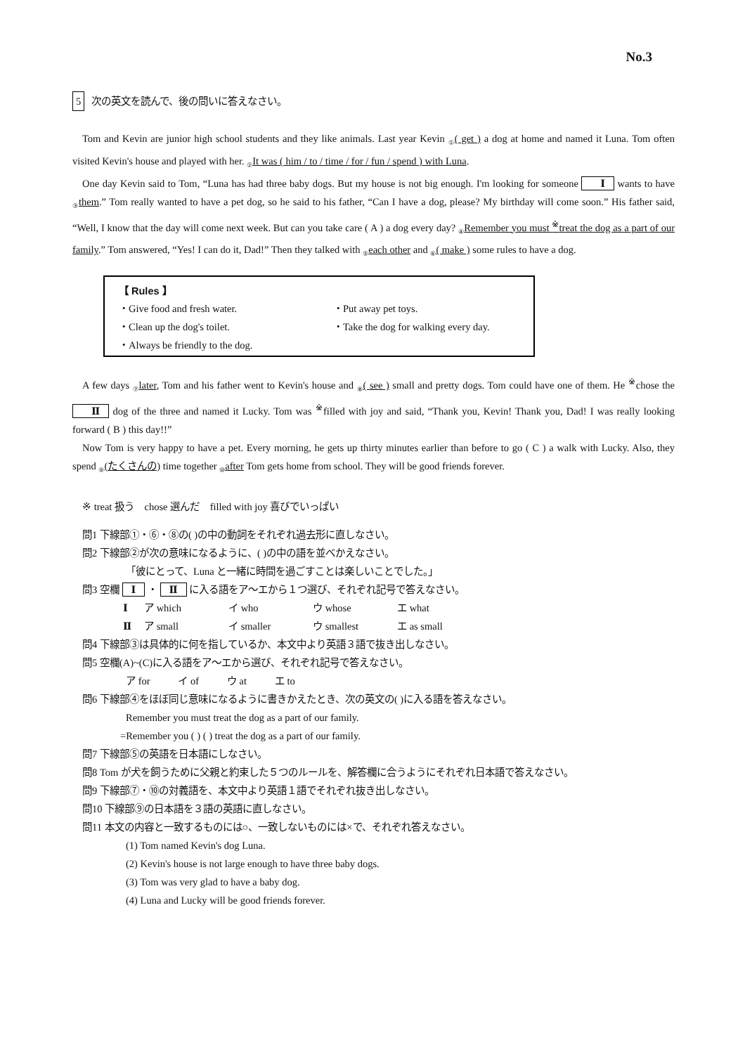No.3
5 次の英文を読んで、後の問いに答えなさい。
Tom and Kevin are junior high school students and they like animals. Last year Kevin <sub>①</sub>( get ) a dog at home and named it Luna. Tom often visited Kevin's house and played with her. <sub>②</sub>It was ( him / to / time / for / fun / spend ) with Luna.
One day Kevin said to Tom, “Luna has had three baby dogs. But my house is not big enough. I'm looking for someone Ⅰ wants to have <sub>③</sub>them.” Tom really wanted to have a pet dog, so he said to his father, “Can I have a dog, please? My birthday will come soon.” His father said, “Well, I know that the day will come next week. But can you take care ( A ) a dog every day? <sub>④</sub>Remember you must <sup>※</sup>treat the dog as a part of our family.” Tom answered, “Yes! I can do it, Dad!” Then they talked with <sub>⑤</sub>each other and <sub>⑥</sub>( make ) some rules to have a dog.
【 Rules 】
・Give food and fresh water. ・Put away pet toys. ・Clean up the dog's toilet. ・Take the dog for walking every day. ・Always be friendly to the dog.
A few days <sub>⑦</sub>later, Tom and his father went to Kevin's house and <sub>⑧</sub>( see ) small and pretty dogs. Tom could have one of them. He <sup>※</sup>chose the Ⅱ dog of the three and named it Lucky. Tom was <sup>※</sup>filled with joy and said, “Thank you, Kevin! Thank you, Dad! I was really looking forward ( B ) this day!!”
Now Tom is very happy to have a pet. Every morning, he gets up thirty minutes earlier than before to go ( C ) a walk with Lucky. Also, they spend <sub>⑨</sub>(たくさんの) time together <sub>⑩</sub>after Tom gets home from school. They will be good friends forever.
※ treat 扱う chose 選んだ filled with joy 喜びでいっぱい
問1 下線部①・⑥・⑧の( )の中の動詞をそれぞれ過去形に直しなさい。
問2 下線部②が次の意味になるように、( )の中の語を並べかえなさい。
「彼にとって、Luna と一緒に時間を過ごすことは楽しいことでした。」
問3 空欄 Ⅰ ・ Ⅱ に入る語をア～エから１つ選び、それぞれ記号で答えなさい。
Ⅰ ア which イ who ウ whose エ what Ⅱ ア small イ smaller ウ smallest エ as small
問4 下線部③は具体的に何を指しているか、本文中より英語３語で抜き出しなさい。
問5 空欄(A)~(C)に入る語をア～エから選び、それぞれ記号で答えなさい。
ア for イ of ウ at エ to
問6 下線部④をほぼ同じ意味になるように書きかえたとき、次の英文の( )に入る語を答えなさい。
Remember you must treat the dog as a part of our family.
=Remember you ( ) ( ) treat the dog as a part of our family.
問7 下線部⑤の英語を日本語にしなさい。
問8 Tom が犬を飼うために父親と約束した５つのルールを、解答欄に合うようにそれぞれ日本語で答えなさい。
問9 下線部⑦・⑩の対義語を、本文中より英語１語でそれぞれ抜き出しなさい。
問10 下線部⑨の日本語を３語の英語に直しなさい。
問11 本文の内容と一致するものには○、一致しないものには×で、それぞれ答えなさい。
(1) Tom named Kevin's dog Luna.
(2) Kevin's house is not large enough to have three baby dogs.
(3) Tom was very glad to have a baby dog.
(4) Luna and Lucky will be good friends forever.